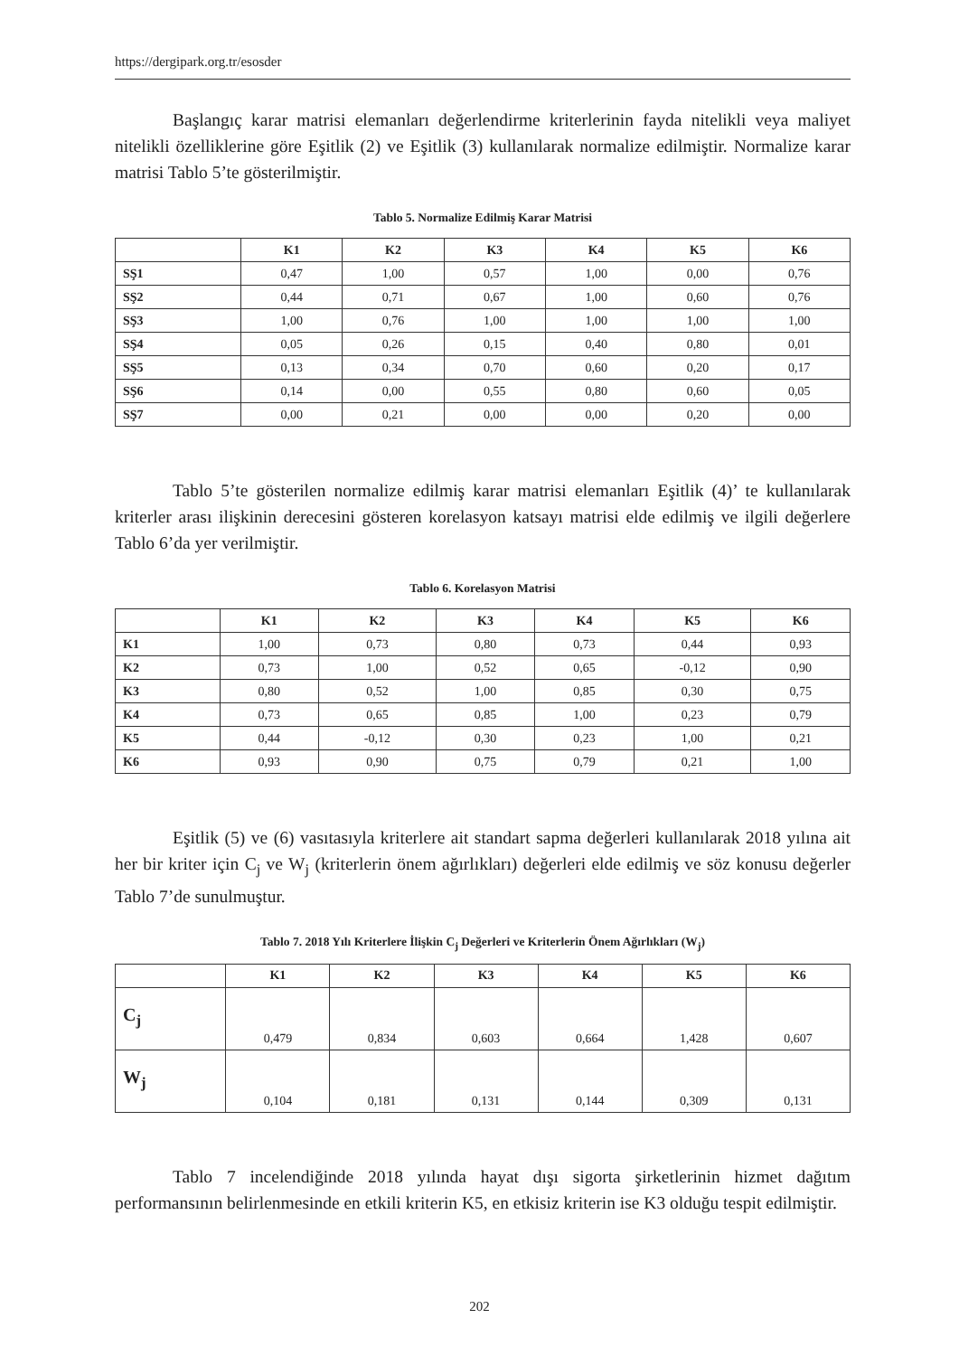https://dergipark.org.tr/esosder
Başlangıç karar matrisi elemanları değerlendirme kriterlerinin fayda nitelikli veya maliyet nitelikli özelliklerine göre Eşitlik (2) ve Eşitlik (3) kullanılarak normalize edilmiştir. Normalize karar matrisi Tablo 5’te gösterilmiştir.
Tablo 5. Normalize Edilmiş Karar Matrisi
| | K1 | K2 | K3 | K4 | K5 | K6 |
| --- | --- | --- | --- | --- | --- | --- |
| SŞ1 | 0,47 | 1,00 | 0,57 | 1,00 | 0,00 | 0,76 |
| SŞ2 | 0,44 | 0,71 | 0,67 | 1,00 | 0,60 | 0,76 |
| SŞ3 | 1,00 | 0,76 | 1,00 | 1,00 | 1,00 | 1,00 |
| SŞ4 | 0,05 | 0,26 | 0,15 | 0,40 | 0,80 | 0,01 |
| SŞ5 | 0,13 | 0,34 | 0,70 | 0,60 | 0,20 | 0,17 |
| SŞ6 | 0,14 | 0,00 | 0,55 | 0,80 | 0,60 | 0,05 |
| SŞ7 | 0,00 | 0,21 | 0,00 | 0,00 | 0,20 | 0,00 |
Tablo 5’te gösterilen normalize edilmiş karar matrisi elemanları Eşitlik (4)’ te kullanılarak kriterler arası ilişkinin derecesini gösteren korelasyon katsayı matrisi elde edilmiş ve ilgili değerlere Tablo 6’da yer verilmiştir.
Tablo 6. Korelasyon Matrisi
| | K1 | K2 | K3 | K4 | K5 | K6 |
| --- | --- | --- | --- | --- | --- | --- |
| K1 | 1,00 | 0,73 | 0,80 | 0,73 | 0,44 | 0,93 |
| K2 | 0,73 | 1,00 | 0,52 | 0,65 | -0,12 | 0,90 |
| K3 | 0,80 | 0,52 | 1,00 | 0,85 | 0,30 | 0,75 |
| K4 | 0,73 | 0,65 | 0,85 | 1,00 | 0,23 | 0,79 |
| K5 | 0,44 | -0,12 | 0,30 | 0,23 | 1,00 | 0,21 |
| K6 | 0,93 | 0,90 | 0,75 | 0,79 | 0,21 | 1,00 |
Eşitlik (5) ve (6) vasıtasıyla kriterlere ait standart sapma değerleri kullanılarak 2018 yılına ait her bir kriter için C<sub>j</sub> ve W<sub>j</sub> (kriterlerin önem ağırlıkları) değerleri elde edilmiş ve söz konusu değerler Tablo 7’de sunulmuştur.
Tablo 7. 2018 Yılı Kriterlere İlişkin C<sub>j</sub> Değerleri ve Kriterlerin Önem Ağırlıkları (W<sub>j</sub>)
| | K1 | K2 | K3 | K4 | K5 | K6 |
| --- | --- | --- | --- | --- | --- | --- |
| C<sub>j</sub> | 0,479 | 0,834 | 0,603 | 0,664 | 1,428 | 0,607 |
| W<sub>j</sub> | 0,104 | 0,181 | 0,131 | 0,144 | 0,309 | 0,131 |
Tablo 7 incelendiğinde 2018 yılında hayat dışı sigorta şirketlerinin hizmet dağıtım performansının belirlenmesinde en etkili kriterin K5, en etkisiz kriterin ise K3 olduğu tespit edilmiştir.
202